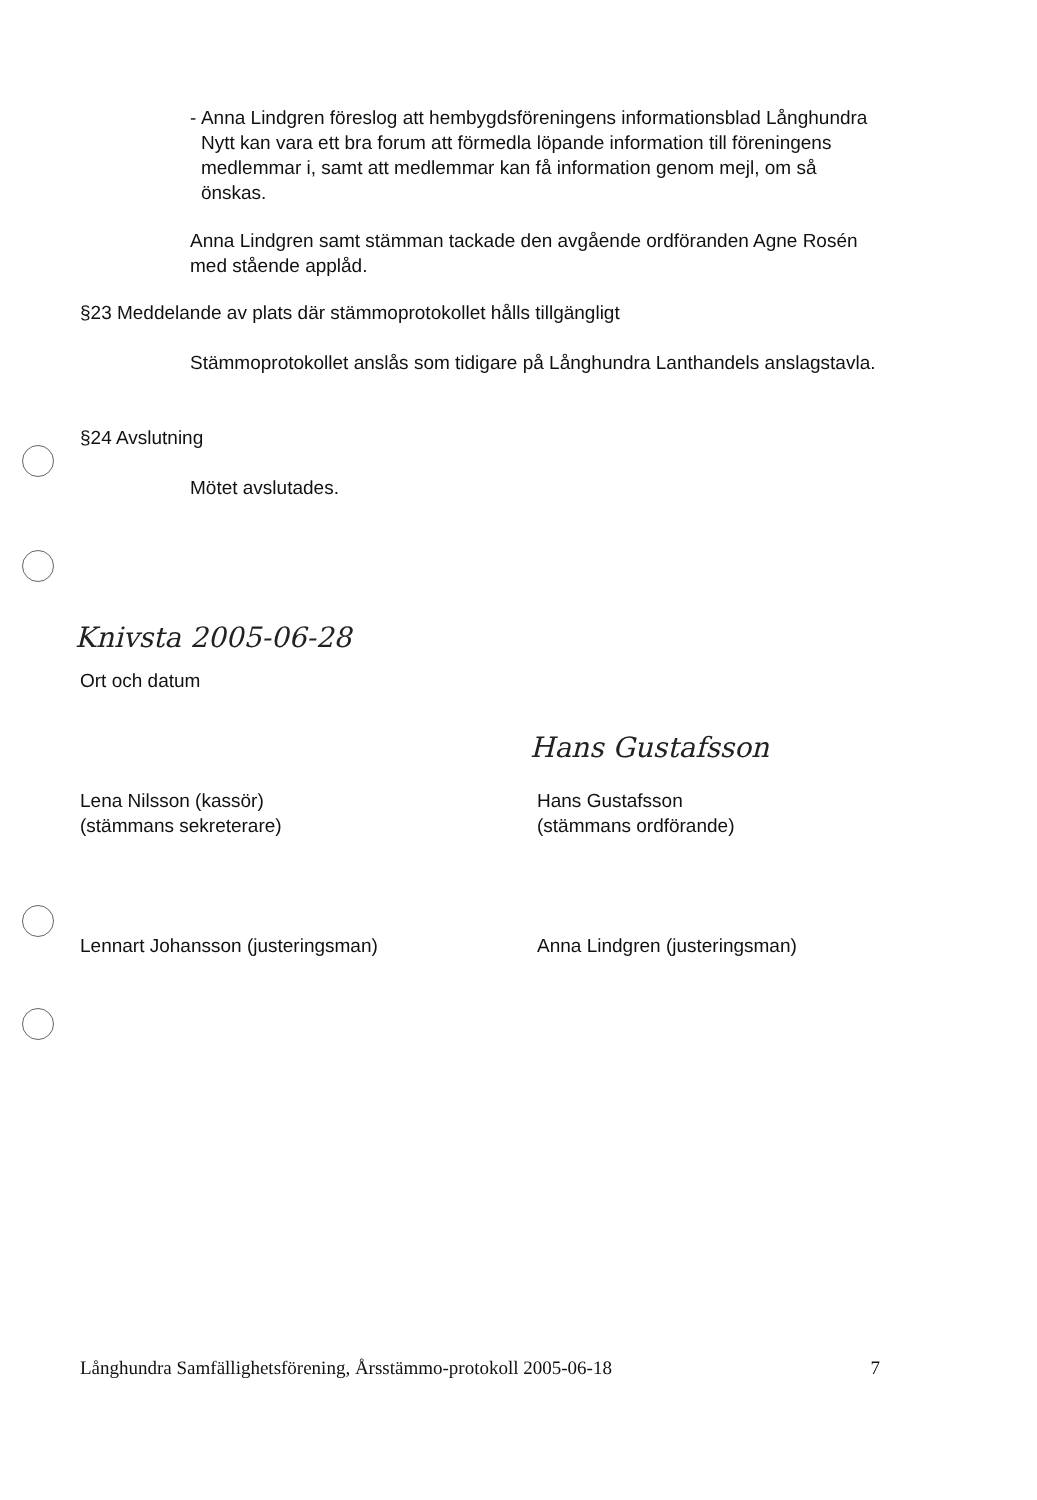- Anna Lindgren föreslog att hembygdsföreningens informationsblad Långhundra Nytt kan vara ett bra forum att förmedla löpande information till föreningens medlemmar i, samt att medlemmar kan få information genom mejl, om så önskas.
Anna Lindgren samt stämman tackade den avgående ordföranden Agne Rosén med stående applåd.
§23 Meddelande av plats där stämmoprotokollet hålls tillgängligt
Stämmoprotokollet anslås som tidigare på Långhundra Lanthandels anslagstavla.
§24 Avslutning
Mötet avslutades.
Knivsta 2005-06-28
Ort och datum
Lena Nilsson (kassör)
(stämmans sekreterare)
Hans Gustafsson
Hans Gustafsson
(stämmans ordförande)
Lennart Johansson (justeringsman)
Anna Lindgren (justeringsman)
Långhundra Samfällighetsförening, Årsstämmo-protokoll 2005-06-18 7